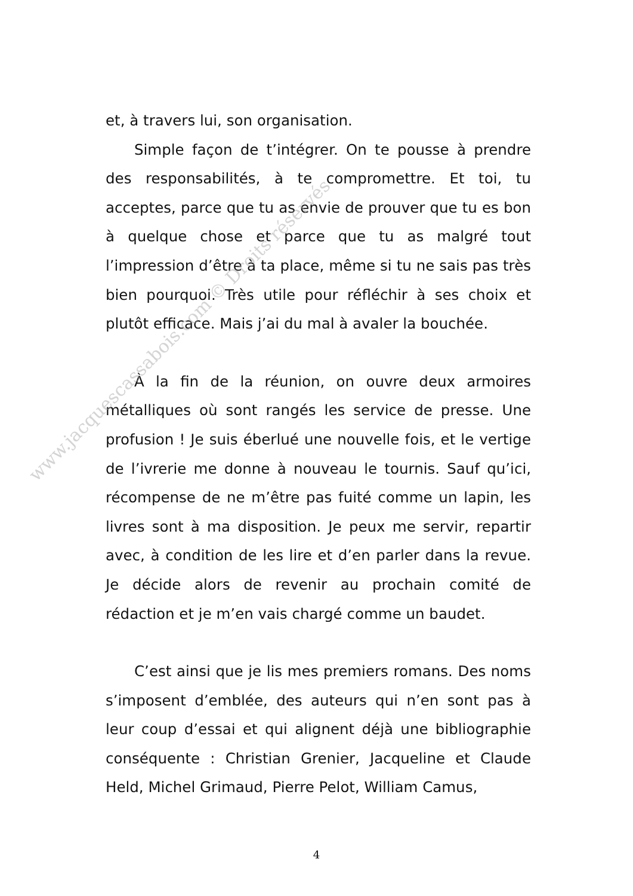et, à travers lui, son organisation.
Simple façon de t’intégrer. On te pousse à prendre des responsabilités, à te compromettre. Et toi, tu acceptes, parce que tu as envie de prouver que tu es bon à quelque chose et parce que tu as malgré tout l’impression d’être à ta place, même si tu ne sais pas très bien pourquoi. Très utile pour réfléchir à ses choix et plutôt efficace. Mais j’ai du mal à avaler la bouchée.
À la fin de la réunion, on ouvre deux armoires métalliques où sont rangés les service de presse. Une profusion ! Je suis éberlué une nouvelle fois, et le vertige de l’ivrerie me donne à nouveau le tournis. Sauf qu’ici, récompense de ne m’être pas fuité comme un lapin, les livres sont à ma disposition. Je peux me servir, repartir avec, à condition de les lire et d’en parler dans la revue. Je décide alors de revenir au prochain comité de rédaction et je m’en vais chargé comme un baudet.
C’est ainsi que je lis mes premiers romans. Des noms s’imposent d’emblée, des auteurs qui n’en sont pas à leur coup d’essai et qui alignent déjà une bibliographie conséquente : Christian Grenier, Jacqueline et Claude Held, Michel Grimaud, Pierre Pelot, William Camus,
www.jacquescassabois.com © Droits réservés
4